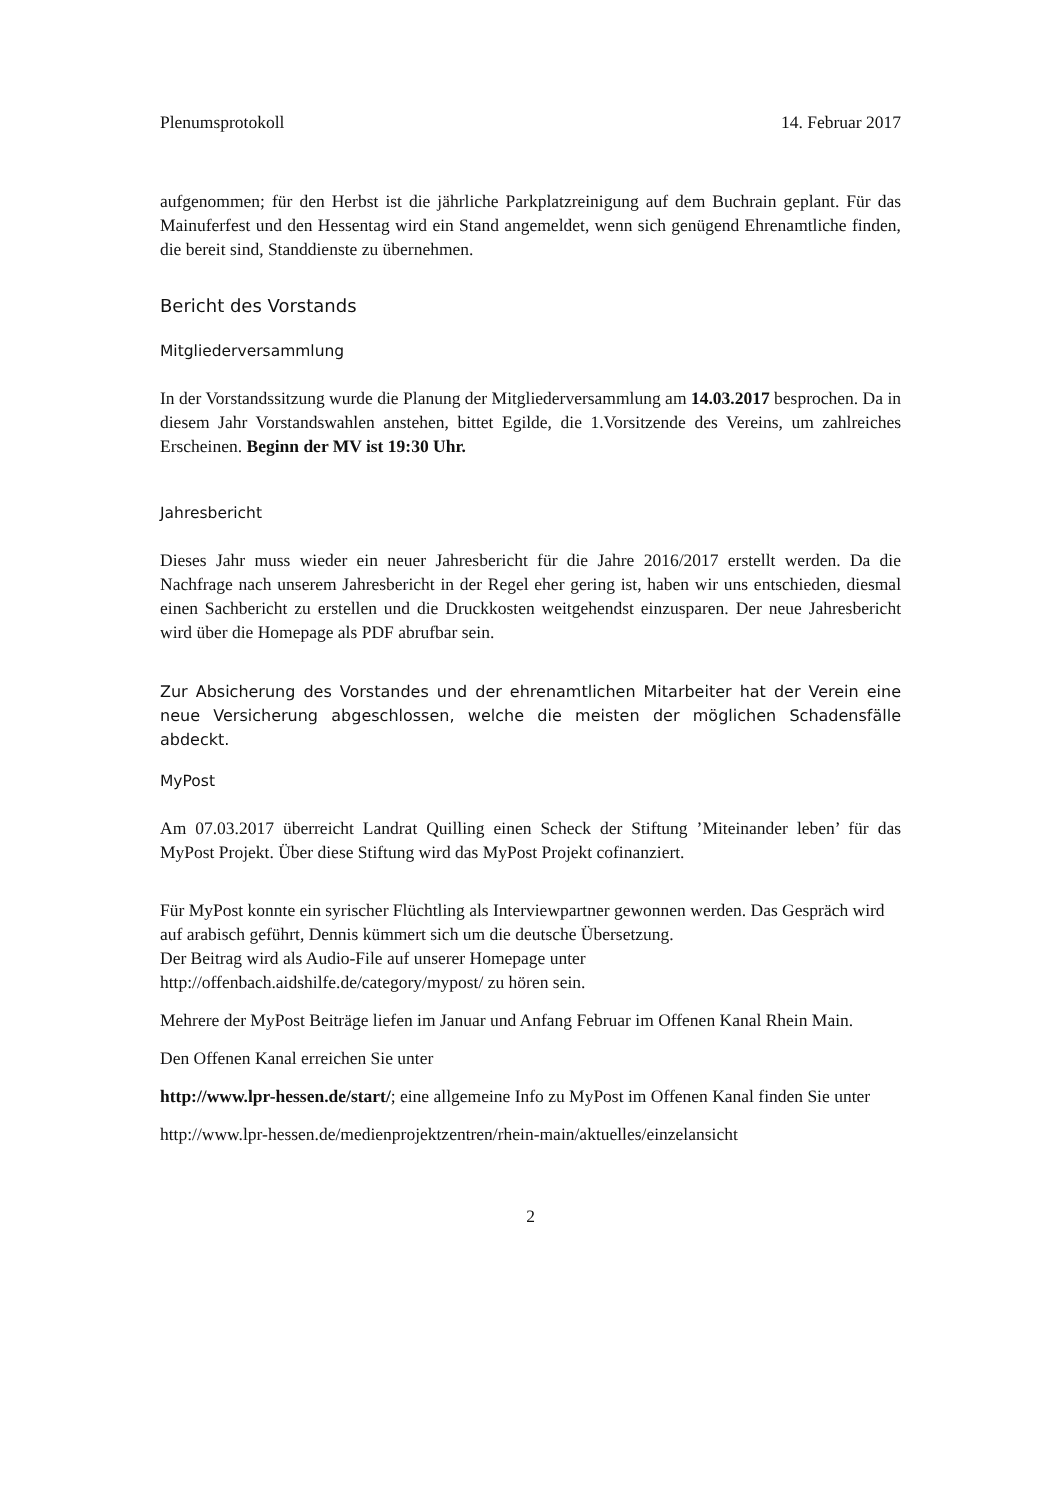Plenumsprotokoll 14. Februar 2017
aufgenommen; für den Herbst ist die jährliche Parkplatzreinigung auf dem Buchrain geplant. Für das Mainuferfest und den Hessentag wird ein Stand angemeldet, wenn sich genügend Ehrenamtliche finden, die bereit sind, Standdienste zu übernehmen.
Bericht des Vorstands
Mitgliederversammlung
In der Vorstandssitzung wurde die Planung der Mitgliederversammlung am 14.03.2017 besprochen. Da in diesem Jahr Vorstandswahlen anstehen, bittet Egilde, die 1.Vorsitzende des Vereins, um zahlreiches Erscheinen. Beginn der MV ist 19:30 Uhr.
Jahresbericht
Dieses Jahr muss wieder ein neuer Jahresbericht für die Jahre 2016/2017 erstellt werden. Da die Nachfrage nach unserem Jahresbericht in der Regel eher gering ist, haben wir uns entschieden, diesmal einen Sachbericht zu erstellen und die Druckkosten weitgehendst einzusparen. Der neue Jahresbericht wird über die Homepage als PDF abrufbar sein.
Zur Absicherung des Vorstandes und der ehrenamtlichen Mitarbeiter hat der Verein eine neue Versicherung abgeschlossen, welche die meisten der möglichen Schadensfälle abdeckt.
MyPost
Am 07.03.2017 überreicht Landrat Quilling einen Scheck der Stiftung ’Miteinander leben’ für das MyPost Projekt. Über diese Stiftung wird das MyPost Projekt cofinanziert.
Für MyPost konnte ein syrischer Flüchtling als Interviewpartner gewonnen werden. Das Gespräch wird auf arabisch geführt, Dennis kümmert sich um die deutsche Übersetzung.
Der Beitrag wird als Audio-File auf unserer Homepage unter
http://offenbach.aidshilfe.de/category/mypost/ zu hören sein.
Mehrere der MyPost Beiträge liefen im Januar und Anfang Februar im Offenen Kanal Rhein Main.
Den Offenen Kanal erreichen Sie unter
http://www.lpr-hessen.de/start/; eine allgemeine Info zu MyPost im Offenen Kanal finden Sie unter
http://www.lpr-hessen.de/medienprojektzentren/rhein-main/aktuelles/einzelansicht
2